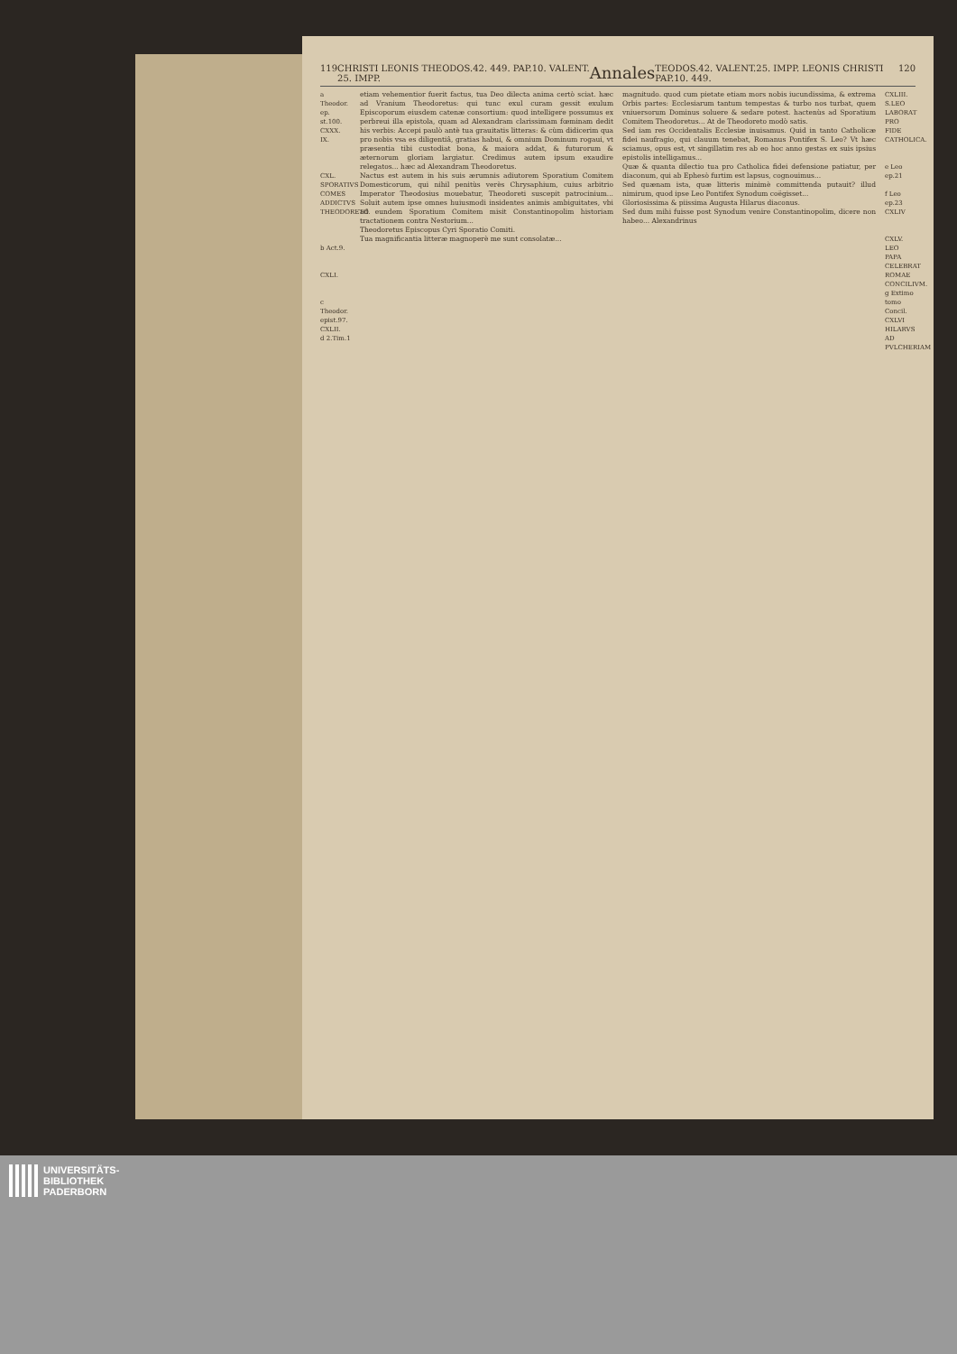119 CHRISTI LEONIS THEODOS.42. 449. PAP.10. VALENT. 25. IMPP. Annales TEODOS.42. VALENT.25. IMPP. LEONIS CHRISTI PAP.10. 449. 120
a Theodor. ep. st.100. CXXX. IX.
CXL. SPORATIVS COMES ADDICTVS THEODORETO.
b Act.9.
CXLI.
c Theodor. epist.97.
CXLII.
d 2.Tim.1
etiam vehementior fuerit factus, tua Deo dilecta anima certò sciat. hæc ad Vranium Theodoretus: qui tunc exul curam gessit exulum Episcoporum eiusdem catenæ consortium: quod intelligere possumus ex perbreui illa epistola, quam ad Alexandram clarissimam fœminam dedit his verbis: Accepi paulò antè tua grauitatis litteras: & cùm didicerim qua pro nobis vsa es diligentiâ, gratias habui, & omnium Dominum rogaui, vt præsentia tibi custodiat bona, & maiora addat, & futurorum & æternorum gloriam largiatur. Credimus autem ipsum exaudire relegatos... hæc ad Alexandram Theodoretus.
Nactus est autem in his suis ærumnis adiutorem Sporatium Comitem Domesticorum, qui nihil penitùs verès Chrysaphium, cuius arbitrio Imperator Theodosius mouebatur, Theodoreti suscepit patrocinium... Soluit autem ipse omnes huiusmodi insidentes animis ambiguitates, vbi ad eundem Sporatium Comitem misit Constantinopolim historiam tractationem contra Nestorium...
Theodoretus Episcopus Cyri Sporatio Comiti.
Tua magnificantia litteræ magnoperè me sunt consolatæ...
magnitudo. quod cum pietate etiam mors nobis iucundissima, & extrema Orbis partes: Ecclesiarum tantum tempestas & turbo nos turbat, quem vniuersorum Dominus soluere & sedare potest. hactenùs ad Sporatium Comitem Theodoretus... At de Theodoreto modò satis.
Sed iam res Occidentalis Ecclesiæ inuisamus. Quid in tanto Catholicæ fidei naufragio, qui clauum tenebat, Romanus Pontifex S. Leo? Vt hæc sciamus, opus est, vt singillatim res ab eo hoc anno gestas ex suis ipsius epistolis intelligamus...
Quæ & quanta dilectio tua pro Catholica fidei defensione patiatur, per diaconum, qui ab Ephesò furtim est lapsus, cognouimus...
Sed quænam ista, quæ litteris minimè committenda putauit? illud nimirum, quod ipse Leo Pontifex Synodum coëgisset...
Gloriosissima & piissima Augusta Hilarus diaconus.
Sed dum mihi fuisse post Synodum venire Constantinopolim, dicere non habeo... Alexandrinus
CXLIII. S.LEO LABORAT PRO FIDE CATHOLICA.
e Leo ep.21
f Leo ep.23 CXLIV
CXLV. LEO PAPA CELEBRAT ROMAE CONCILIVM.
g Extimo tomo Concil.
CXLVI HILARVS AD PVLCHERIAM
UNIVERSITÄTS-
BIBLIOTHEK
PADERBORN